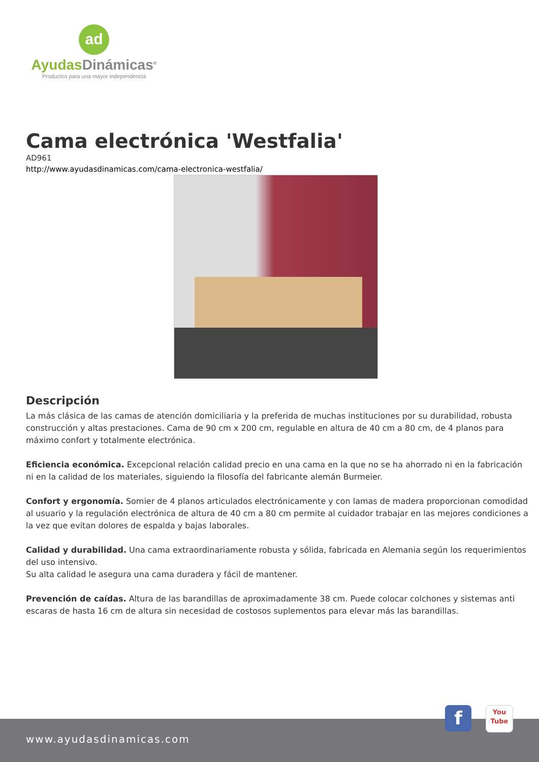ad
Ayudas Dinámicas<sup>®</sup>
Productos para una mayor independencia
Cama electrónica 'Westfalia'
AD961
http://www.ayudasdinamicas.com/cama-electronica-westfalia/
Descripción
La más clásica de las camas de atención domiciliaria y la preferida de muchas instituciones por su durabilidad, robusta construcción y altas prestaciones. Cama de 90 cm x 200 cm, regulable en altura de 40 cm a 80 cm, de 4 planos para máximo confort y totalmente electrónica.
Eficiencia económica. Excepcional relación calidad precio en una cama en la que no se ha ahorrado ni en la fabricación ni en la calidad de los materiales, siguiendo la filosofía del fabricante alemán Burmeier.
Confort y ergonomía. Somier de 4 planos articulados electrónicamente y con lamas de madera proporcionan comodidad al usuario y la regulación electrónica de altura de 40 cm a 80 cm permite al cuidador trabajar en las mejores condiciones a la vez que evitan dolores de espalda y bajas laborales.
Calidad y durabilidad. Una cama extraordinariamente robusta y sólida, fabricada en Alemania según los requerimientos del uso intensivo.
Su alta calidad le asegura una cama duradera y fácil de mantener.
Prevención de caídas. Altura de las barandillas de aproximadamente 38 cm. Puede colocar colchones y sistemas anti escaras de hasta 16 cm de altura sin necesidad de costosos suplementos para elevar más las barandillas.
www.ayudasdinamicas.com f
You
Tube